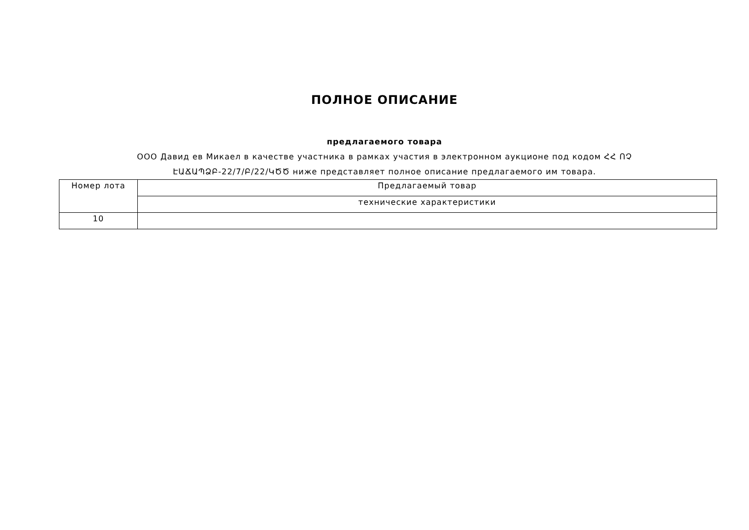ПОЛНОЕ ОПИСАНИЕ
предлагаемого товара
ООО Давид ев Микаел в качестве участника в рамках участия в электронном аукционе под кодом ՀՀ ՈՉ
ԷԱՃԱՊՁԲ-22/7/Բ/22/ԿԾԾ ниже представляет полное описание предлагаемого им товара.
| Номер лота | Предлагаемый товар |
| --- | --- |
| | технические характеристики |
| 10 | |